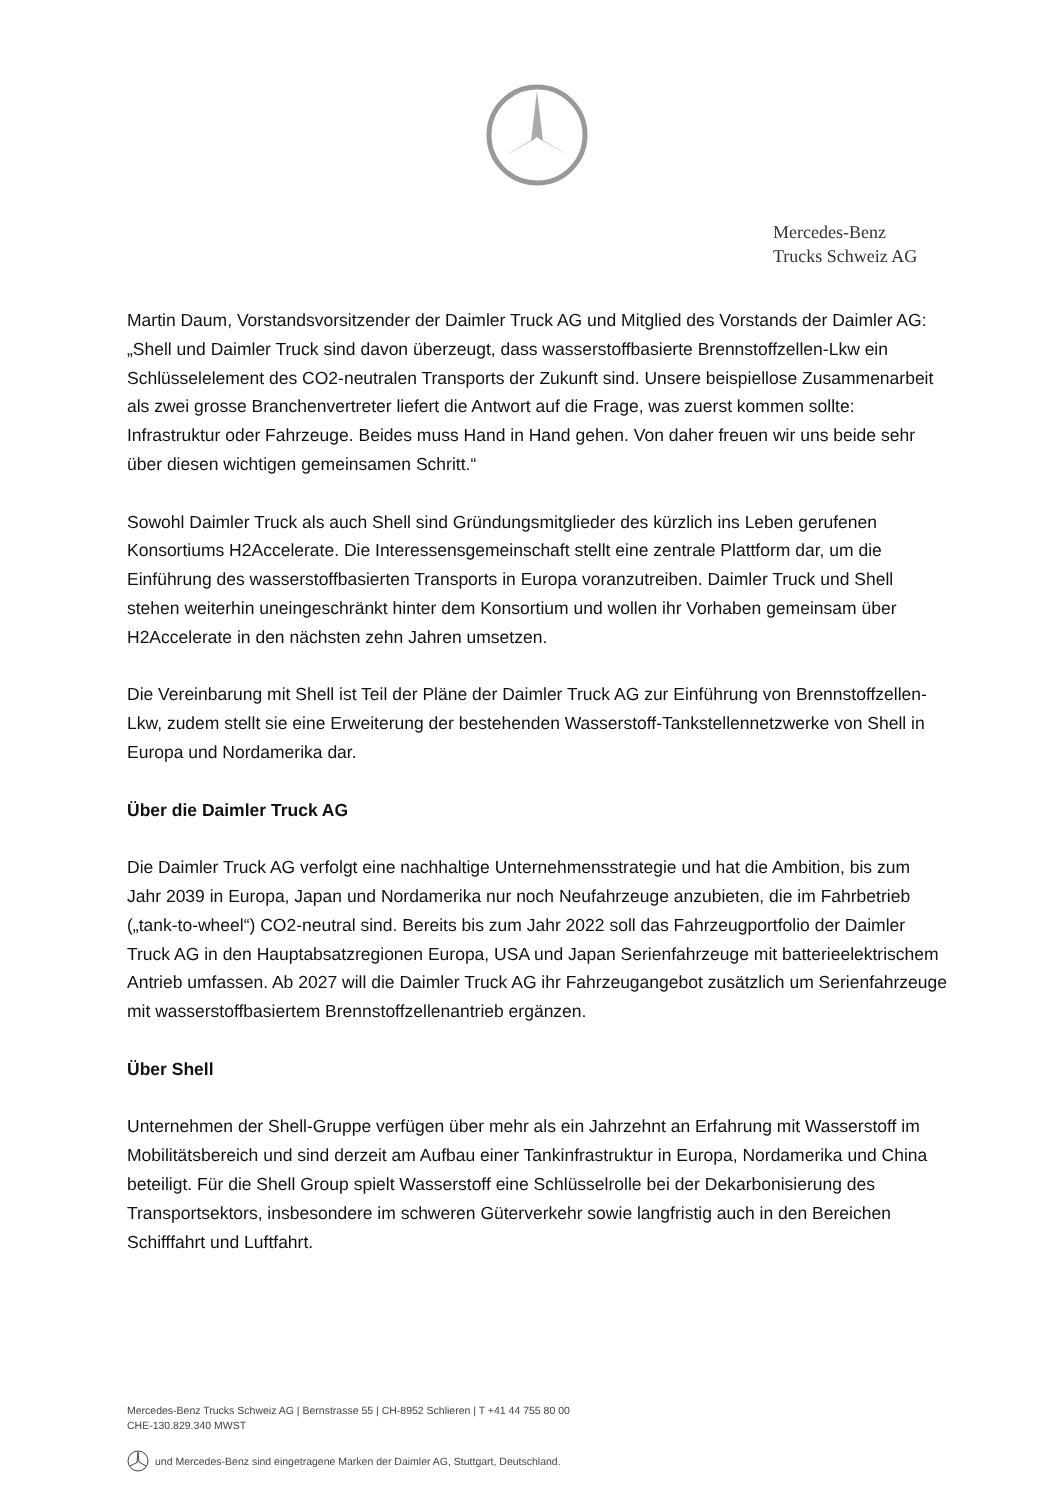Mercedes-Benz
Trucks Schweiz AG
Martin Daum, Vorstandsvorsitzender der Daimler Truck AG und Mitglied des Vorstands der Daimler AG: „Shell und Daimler Truck sind davon überzeugt, dass wasserstoffbasierte Brennstoffzellen-Lkw ein Schlüsselelement des CO2-neutralen Transports der Zukunft sind. Unsere beispiellose Zusammenarbeit als zwei grosse Branchenvertreter liefert die Antwort auf die Frage, was zuerst kommen sollte: Infrastruktur oder Fahrzeuge. Beides muss Hand in Hand gehen. Von daher freuen wir uns beide sehr über diesen wichtigen gemeinsamen Schritt.“
Sowohl Daimler Truck als auch Shell sind Gründungsmitglieder des kürzlich ins Leben gerufenen Konsortiums H2Accelerate. Die Interessensgemeinschaft stellt eine zentrale Plattform dar, um die Einführung des wasserstoffbasierten Transports in Europa voranzutreiben. Daimler Truck und Shell stehen weiterhin uneingeschränkt hinter dem Konsortium und wollen ihr Vorhaben gemeinsam über H2Accelerate in den nächsten zehn Jahren umsetzen.
Die Vereinbarung mit Shell ist Teil der Pläne der Daimler Truck AG zur Einführung von Brennstoffzellen-Lkw, zudem stellt sie eine Erweiterung der bestehenden Wasserstoff-Tankstellennetzwerke von Shell in Europa und Nordamerika dar.
Über die Daimler Truck AG
Die Daimler Truck AG verfolgt eine nachhaltige Unternehmensstrategie und hat die Ambition, bis zum Jahr 2039 in Europa, Japan und Nordamerika nur noch Neufahrzeuge anzubieten, die im Fahrbetrieb („tank-to-wheel“) CO2-neutral sind. Bereits bis zum Jahr 2022 soll das Fahrzeugportfolio der Daimler Truck AG in den Hauptabsatzregionen Europa, USA und Japan Serienfahrzeuge mit batterieelektrischem Antrieb umfassen. Ab 2027 will die Daimler Truck AG ihr Fahrzeugangebot zusätzlich um Serienfahrzeuge mit wasserstoffbasiertem Brennstoffzellenantrieb ergänzen.
Über Shell
Unternehmen der Shell-Gruppe verfügen über mehr als ein Jahrzehnt an Erfahrung mit Wasserstoff im Mobilitätsbereich und sind derzeit am Aufbau einer Tankinfrastruktur in Europa, Nordamerika und China beteiligt. Für die Shell Group spielt Wasserstoff eine Schlüsselrolle bei der Dekarbonisierung des Transportsektors, insbesondere im schweren Güterverkehr sowie langfristig auch in den Bereichen Schifffahrt und Luftfahrt.
Mercedes-Benz Trucks Schweiz AG | Bernstrasse 55 | CH-8952 Schlieren | T +41 44 755 80 00
CHE-130.829.340 MWST
und Mercedes-Benz sind eingetragene Marken der Daimler AG, Stuttgart, Deutschland.